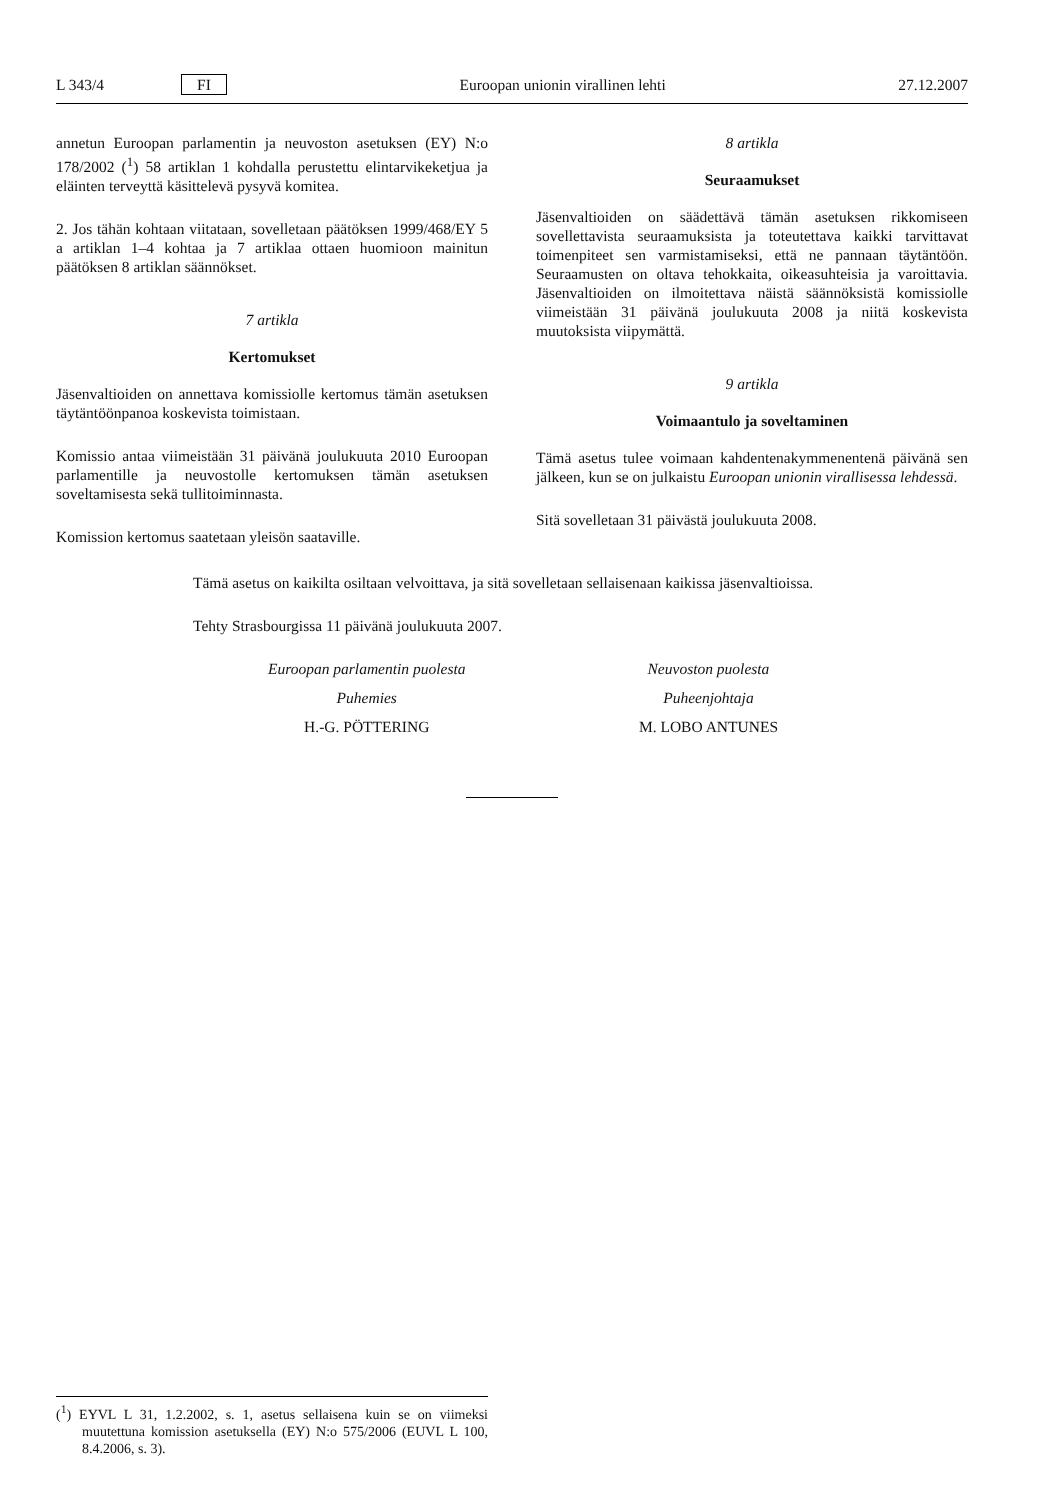L 343/4 FI Euroopan unionin virallinen lehti 27.12.2007
annetun Euroopan parlamentin ja neuvoston asetuksen (EY) N:o 178/2002 (<sup>1</sup>) 58 artiklan 1 kohdalla perustettu elintarvikeketjua ja eläinten terveyttä käsittelevä pysyvä komitea.
2. Jos tähän kohtaan viitataan, sovelletaan päätöksen 1999/468/EY 5 a artiklan 1–4 kohtaa ja 7 artiklaa ottaen huomioon mainitun päätöksen 8 artiklan säännökset.
7 artikla
Kertomukset
Jäsenvaltioiden on annettava komissiolle kertomus tämän asetuksen täytäntöönpanoa koskevista toimistaan.
Komissio antaa viimeistään 31 päivänä joulukuuta 2010 Euroopan parlamentille ja neuvostolle kertomuksen tämän asetuksen soveltamisesta sekä tullitoiminnasta.
Komission kertomus saatetaan yleisön saataville.
8 artikla
Seuraamukset
Jäsenvaltioiden on säädettävä tämän asetuksen rikkomiseen sovellettavista seuraamuksista ja toteutettava kaikki tarvittavat toimenpiteet sen varmistamiseksi, että ne pannaan täytäntöön. Seuraamusten on oltava tehokkaita, oikeasuhteisia ja varoittavia. Jäsenvaltioiden on ilmoitettava näistä säännöksistä komissiolle viimeistään 31 päivänä joulukuuta 2008 ja niitä koskevista muutoksista viipymättä.
9 artikla
Voimaantulo ja soveltaminen
Tämä asetus tulee voimaan kahdentenakymmenentenä päivänä sen jälkeen, kun se on julkaistu Euroopan unionin virallisessa lehdessä.
Sitä sovelletaan 31 päivästä joulukuuta 2008.
Tämä asetus on kaikilta osiltaan velvoittava, ja sitä sovelletaan sellaisenaan kaikissa jäsenvaltioissa.
Tehty Strasbourgissa 11 päivänä joulukuuta 2007.
Euroopan parlamentin puolesta
Puhemies
H.-G. PÖTTERING
Neuvoston puolesta
Puheenjohtaja
M. LOBO ANTUNES
(<sup>1</sup>) EYVL L 31, 1.2.2002, s. 1, asetus sellaisena kuin se on viimeksi muutettuna komission asetuksella (EY) N:o 575/2006 (EUVL L 100, 8.4.2006, s. 3).